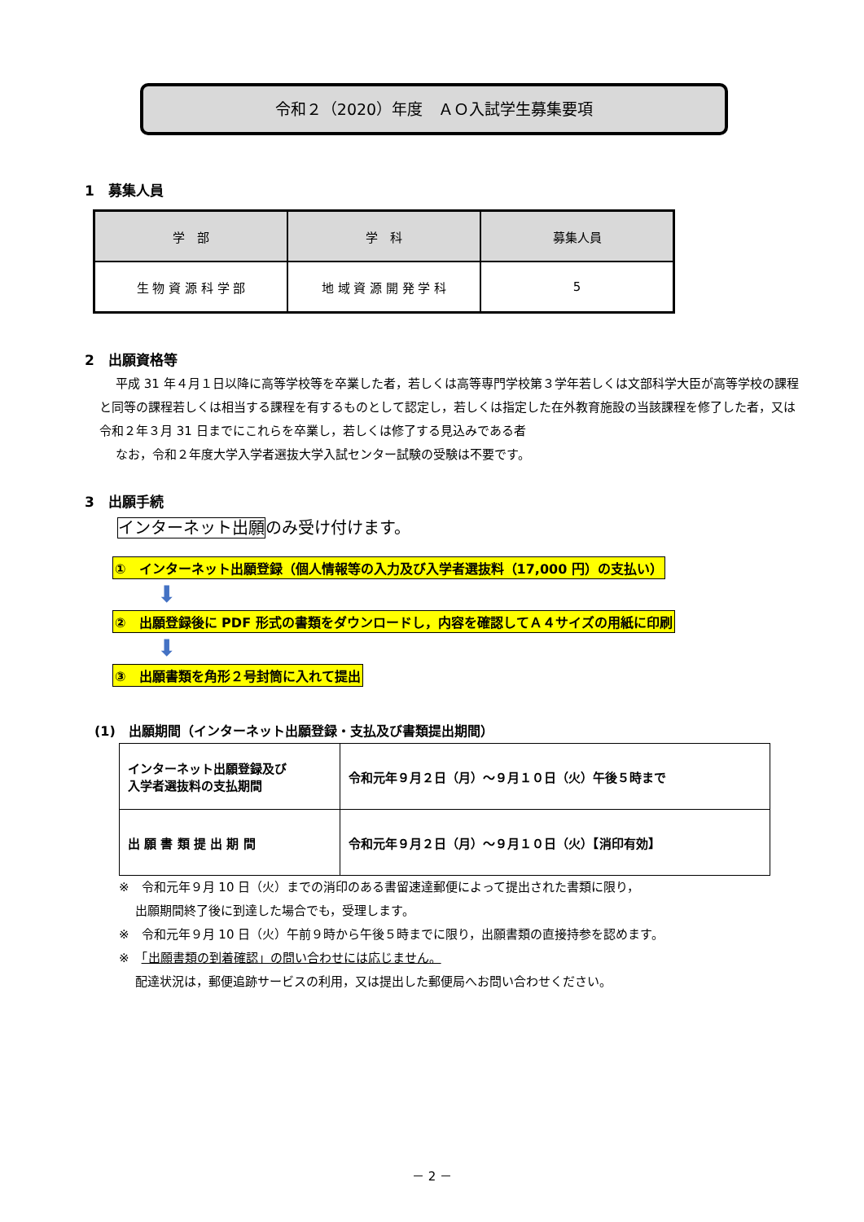令和２（2020）年度　ＡＯ入試学生募集要項
1　募集人員
| 学 部 | 学 科 | 募集人員 |
| --- | --- | --- |
| 生 物 資 源 科 学 部 | 地 域 資 源 開 発 学 科 | 5 |
2　出願資格等
平成 31 年４月１日以降に高等学校等を卒業した者，若しくは高等専門学校第３学年若しくは文部科学大臣が高等学校の課程と同等の課程若しくは相当する課程を有するものとして認定し，若しくは指定した在外教育施設の当該課程を修了した者，又は令和２年３月 31 日までにこれらを卒業し，若しくは修了する見込みである者
なお，令和２年度大学入学者選抜大学入試センター試験の受験は不要です。
3　出願手続
インターネット出願のみ受け付けます。
①　インターネット出願登録（個人情報等の入力及び入学者選抜料（17,000 円）の支払い）
⬇
②　出願登録後に PDF 形式の書類をダウンロードし，内容を確認してＡ４サイズの用紙に印刷
⬇
③　出願書類を角形２号封筒に入れて提出
(1)　出願期間（インターネット出願登録・支払及び書類提出期間）
| インターネット出願登録及び 入学者選抜料の支払期間 | 令和元年９月２日（月）～９月１０日（火）午後５時まで |
| 出 願 書 類 提 出 期 間 | 令和元年９月２日（月）～９月１０日（火）【消印有効】 |
※　令和元年９月 10 日（火）までの消印のある書留速達郵便によって提出された書類に限り，
出願期間終了後に到達した場合でも，受理します。
※　令和元年９月 10 日（火）午前９時から午後５時までに限り，出願書類の直接持参を認めます。
※　「出願書類の到着確認」の問い合わせには応じません。
配達状況は，郵便追跡サービスの利用，又は提出した郵便局へお問い合わせください。
－ 2 －